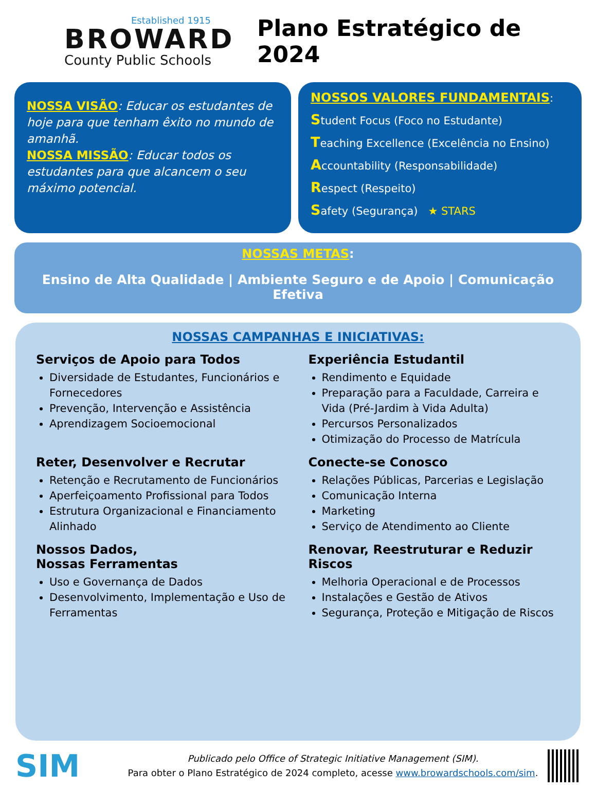Established 1915
BROWARD
County Public Schools
Plano Estratégico de 2024
NOSSA VISÃO: Educar os estudantes de hoje para que tenham êxito no mundo de amanhã.
NOSSA MISSÃO: Educar todos os estudantes para que alcancem o seu máximo potencial.
NOSSOS VALORES FUNDAMENTAIS:
Student Focus (Foco no Estudante)
Teaching Excellence (Excelência no Ensino)
Accountability (Responsabilidade)
Respect (Respeito)
Safety (Segurança) ★ STARS
NOSSAS METAS:
Ensino de Alta Qualidade | Ambiente Seguro e de Apoio | Comunicação Efetiva
NOSSAS CAMPANHAS E INICIATIVAS:
Serviços de Apoio para Todos
Diversidade de Estudantes, Funcionários e Fornecedores
Prevenção, Intervenção e Assistência
Aprendizagem Socioemocional
Experiência Estudantil
Rendimento e Equidade
Preparação para a Faculdade, Carreira e Vida (Pré-Jardim à Vida Adulta)
Percursos Personalizados
Otimização do Processo de Matrícula
Reter, Desenvolver e Recrutar
Retenção e Recrutamento de Funcionários
Aperfeiçoamento Profissional para Todos
Estrutura Organizacional e Financiamento Alinhado
Conecte-se Conosco
Relações Públicas, Parcerias e Legislação
Comunicação Interna
Marketing
Serviço de Atendimento ao Cliente
Nossos Dados,
Nossas Ferramentas
Uso e Governança de Dados
Desenvolvimento, Implementação e Uso de Ferramentas
Renovar, Reestruturar e Reduzir Riscos
Melhoria Operacional e de Processos
Instalações e Gestão de Ativos
Segurança, Proteção e Mitigação de Riscos
SIM
Publicado pelo Office of Strategic Initiative Management (SIM).
Para obter o Plano Estratégico de 2024 completo, acesse www.browardschools.com/sim.